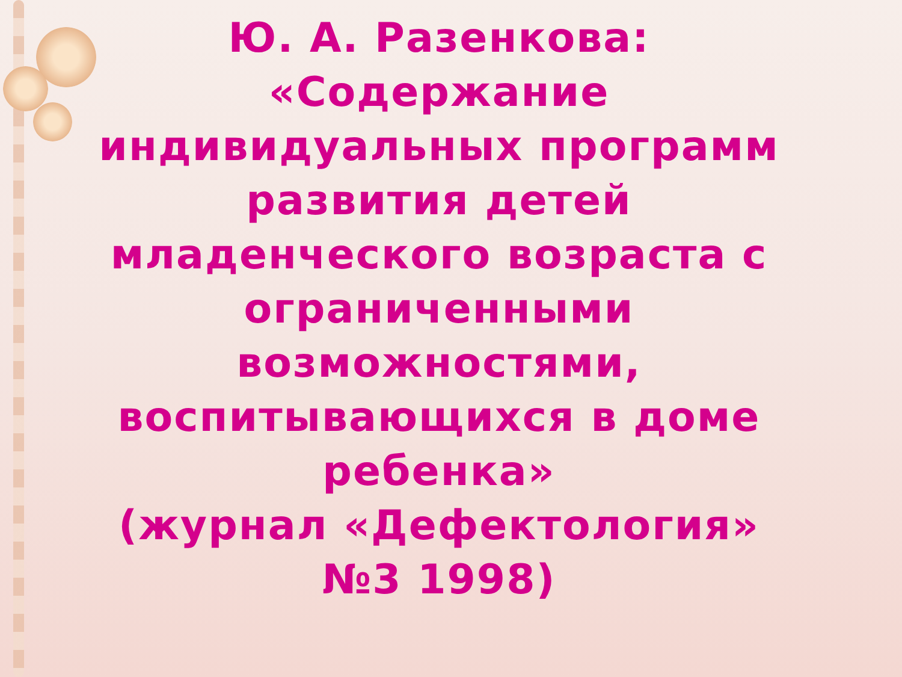Ю. А. Разенкова:
«Содержание индивидуальных программ развития детей младенческого возраста с ограниченными возможностями, воспитывающихся в доме ребенка»
(журнал «Дефектология» №3 1998)